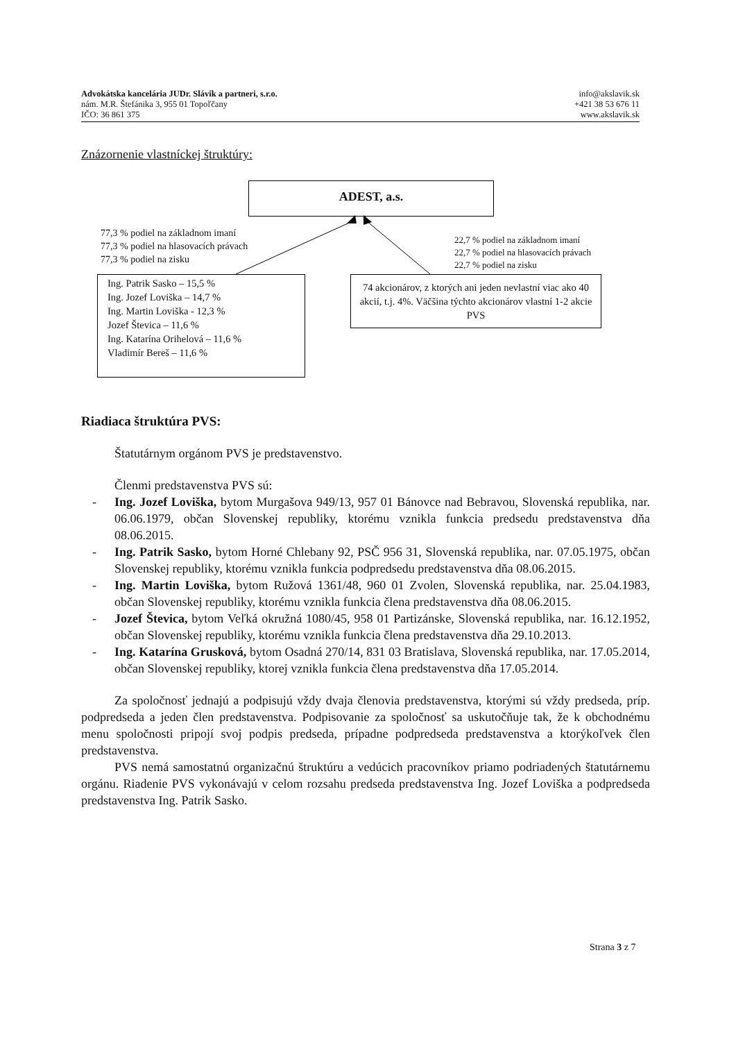Advokátska kancelária JUDr. Slávik a partneri, s.r.o.
nám. M.R. Štefánika 3, 955 01 Topoľčany
IČO: 36 861 375
info@akslavik.sk
+421 38 53 676 11
www.akslavik.sk
Znázornenie vlastníckej štruktúry:
ADEST, a.s.
77,3 % podiel na základnom imaní
77,3 % podiel na hlasovacích právach
77,3 % podiel na zisku
22,7 % podiel na základnom imaní
22,7 % podiel na hlasovacích právach
22,7 % podiel na zisku
Ing. Patrik Sasko – 15,5 %
Ing. Jozef Loviška – 14,7 %
Ing. Martin Loviška - 12,3 %
Jozef Števica – 11,6 %
Ing. Katarína Orihelová – 11,6 %
Vladimír Bereš – 11,6 %
74 akcionárov, z ktorých ani jeden nevlastní viac ako 40 akcií, t.j. 4%. Väčšina týchto akcionárov vlastní 1-2 akcie PVS
Riadiaca štruktúra PVS:
Štatutárnym orgánom PVS je predstavenstvo.
Členmi predstavenstva PVS sú:
- Ing. Jozef Loviška, bytom Murgašova 949/13, 957 01 Bánovce nad Bebravou, Slovenská republika, nar. 06.06.1979, občan Slovenskej republiky, ktorému vznikla funkcia predsedu predstavenstva dňa 08.06.2015.
- Ing. Patrik Sasko, bytom Horné Chlebany 92, PSČ 956 31, Slovenská republika, nar. 07.05.1975, občan Slovenskej republiky, ktorému vznikla funkcia podpredsedu predstavenstva dňa 08.06.2015.
- Ing. Martin Loviška, bytom Ružová 1361/48, 960 01 Zvolen, Slovenská republika, nar. 25.04.1983, občan Slovenskej republiky, ktorému vznikla funkcia člena predstavenstva dňa 08.06.2015.
- Jozef Števica, bytom Veľká okružná 1080/45, 958 01 Partizánske, Slovenská republika, nar. 16.12.1952, občan Slovenskej republiky, ktorému vznikla funkcia člena predstavenstva dňa 29.10.2013.
- Ing. Katarína Grusková, bytom Osadná 270/14, 831 03 Bratislava, Slovenská republika, nar. 17.05.2014, občan Slovenskej republiky, ktorej vznikla funkcia člena predstavenstva dňa 17.05.2014.
Za spoločnosť jednajú a podpisujú vždy dvaja členovia predstavenstva, ktorými sú vždy predseda, príp. podpredseda a jeden člen predstavenstva. Podpisovanie za spoločnosť sa uskutočňuje tak, že k obchodnému menu spoločnosti pripojí svoj podpis predseda, prípadne podpredseda predstavenstva a ktorýkoľvek člen predstavenstva.
PVS nemá samostatnú organizačnú štruktúru a vedúcich pracovníkov priamo podriadených štatutárnemu orgánu. Riadenie PVS vykonávajú v celom rozsahu predseda predstavenstva Ing. Jozef Loviška a podpredseda predstavenstva Ing. Patrik Sasko.
Strana 3 z 7